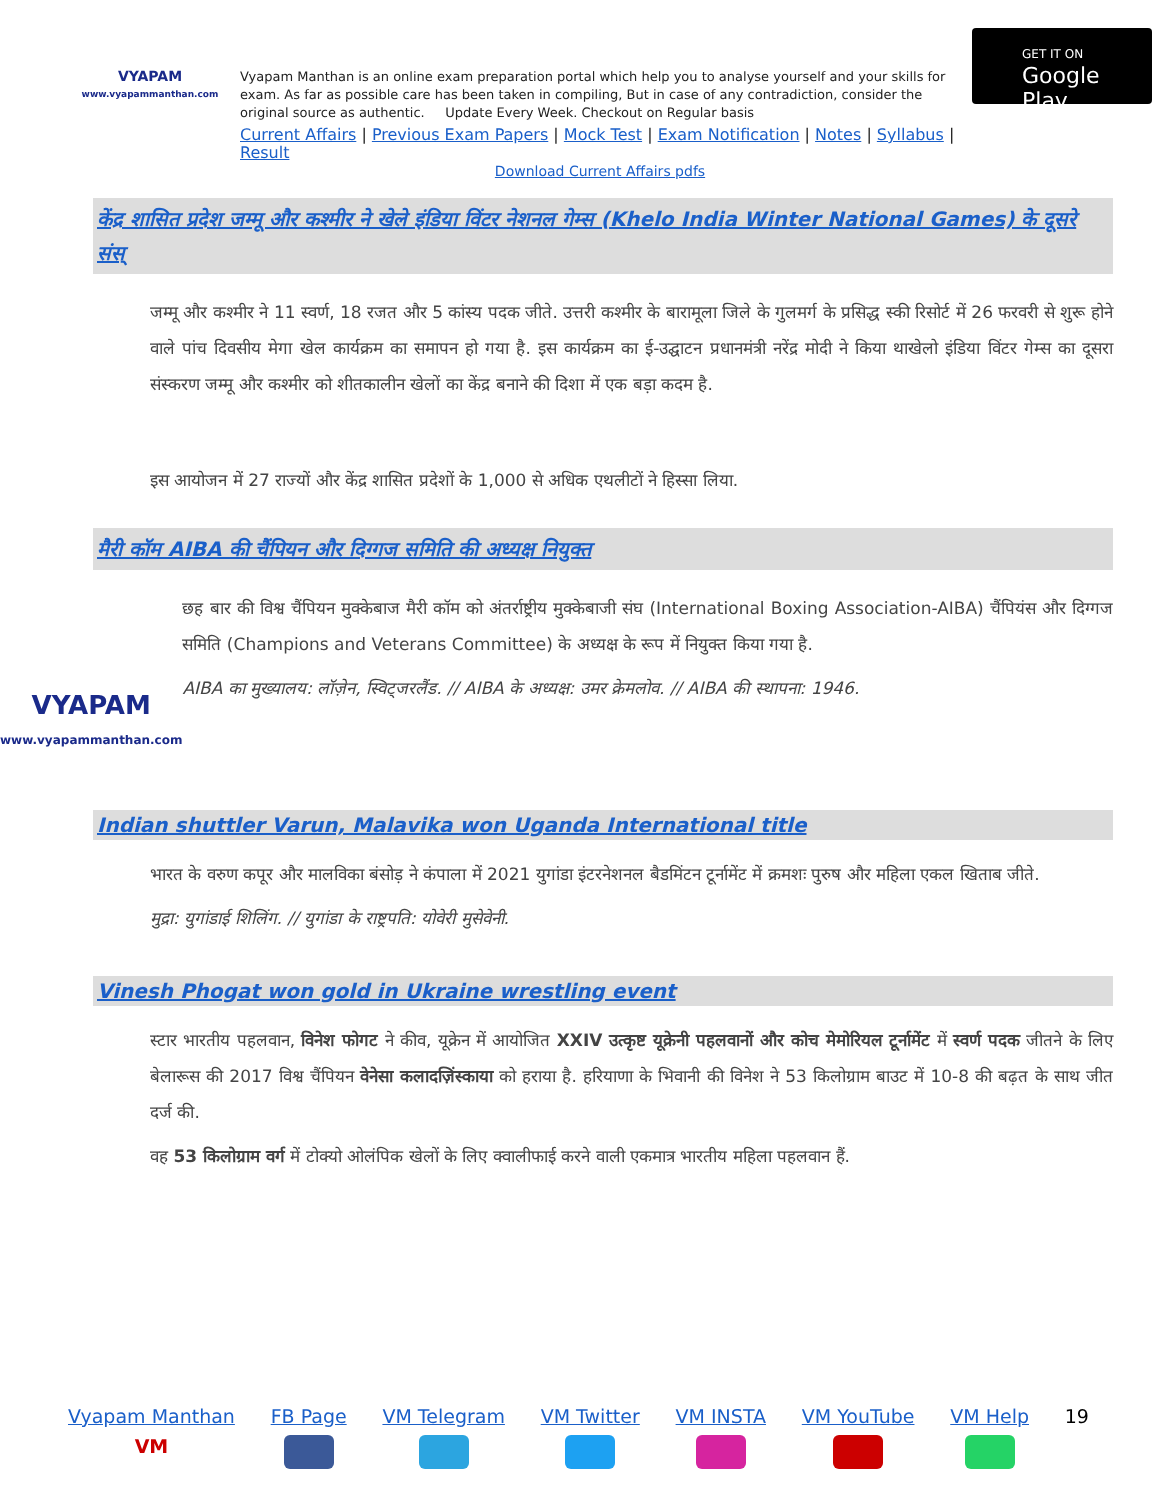VYAPAM
www.vyapammanthan.com
Vyapam Manthan is an online exam preparation portal which help you to analyse yourself and your skills for exam. As far as possible care has been taken in compiling, But in case of any contradiction, consider the original source as authentic. Update Every Week. Checkout on Regular basis
Current Affairs | Previous Exam Papers | Mock Test | Exam Notification | Notes | Syllabus | Result
Download Current Affairs pdfs
GET IT ON
Google Play
केंद्र शासित प्रदेश जम्मू और कश्मीर ने खेले इंडिया विंटर नेशनल गेम्स (Khelo India Winter National Games) के दूसरे संस्
जम्मू और कश्मीर ने 11 स्वर्ण, 18 रजत और 5 कांस्य पदक जीते. उत्तरी कश्मीर के बारामूला जिले के गुलमर्ग के प्रसिद्ध स्की रिसोर्ट में 26 फरवरी से शुरू होने वाले पांच दिवसीय मेगा खेल कार्यक्रम का समापन हो गया है. इस कार्यक्रम का ई-उद्घाटन प्रधानमंत्री नरेंद्र मोदी ने किया थाखेलो इंडिया विंटर गेम्स का दूसरा संस्करण जम्मू और कश्मीर को शीतकालीन खेलों का केंद्र बनाने की दिशा में एक बड़ा कदम है.
इस आयोजन में 27 राज्यों और केंद्र शासित प्रदेशों के 1,000 से अधिक एथलीटों ने हिस्सा लिया.
मैरी कॉम AIBA की चैंपियन और दिग्गज समिति की अध्यक्ष नियुक्त
VYAPAM
www.vyapammanthan.com
छह बार की विश्व चैंपियन मुक्केबाज मैरी कॉम को अंतर्राष्ट्रीय मुक्केबाजी संघ (International Boxing Association-AIBA) चैंपियंस और दिग्गज समिति (Champions and Veterans Committee) के अध्यक्ष के रूप में नियुक्त किया गया है.
AIBA का मुख्यालय: लॉज़ेन, स्विट्जरलैंड. // AIBA के अध्यक्ष: उमर क्रेमलोव. // AIBA की स्थापना: 1946.
Indian shuttler Varun, Malavika won Uganda International title
भारत के वरुण कपूर और मालविका बंसोड़ ने कंपाला में 2021 युगांडा इंटरनेशनल बैडमिंटन टूर्नामेंट में क्रमशः पुरुष और महिला एकल खिताब जीते.
मुद्रा: युगांडाई शिलिंग. // युगांडा के राष्ट्रपति: योवेरी मुसेवेनी.
Vinesh Phogat won gold in Ukraine wrestling event
स्टार भारतीय पहलवान, विनेश फोगट ने कीव, यूक्रेन में आयोजित XXIV उत्कृष्ट यूक्रेनी पहलवानों और कोच मेमोरियल टूर्नामेंट में स्वर्ण पदक जीतने के लिए बेलारूस की 2017 विश्व चैंपियन वेनेसा कलादज़िंस्काया को हराया है. हरियाणा के भिवानी की विनेश ने 53 किलोग्राम बाउट में 10-8 की बढ़त के साथ जीत दर्ज की.
वह 53 किलोग्राम वर्ग में टोक्यो ओलंपिक खेलों के लिए क्वालीफाई करने वाली एकमात्र भारतीय महिला पहलवान हैं.
Vyapam Manthan
VM
FB Page
VM Telegram
VM Twitter
VM INSTA
VM YouTube
VM Help
19